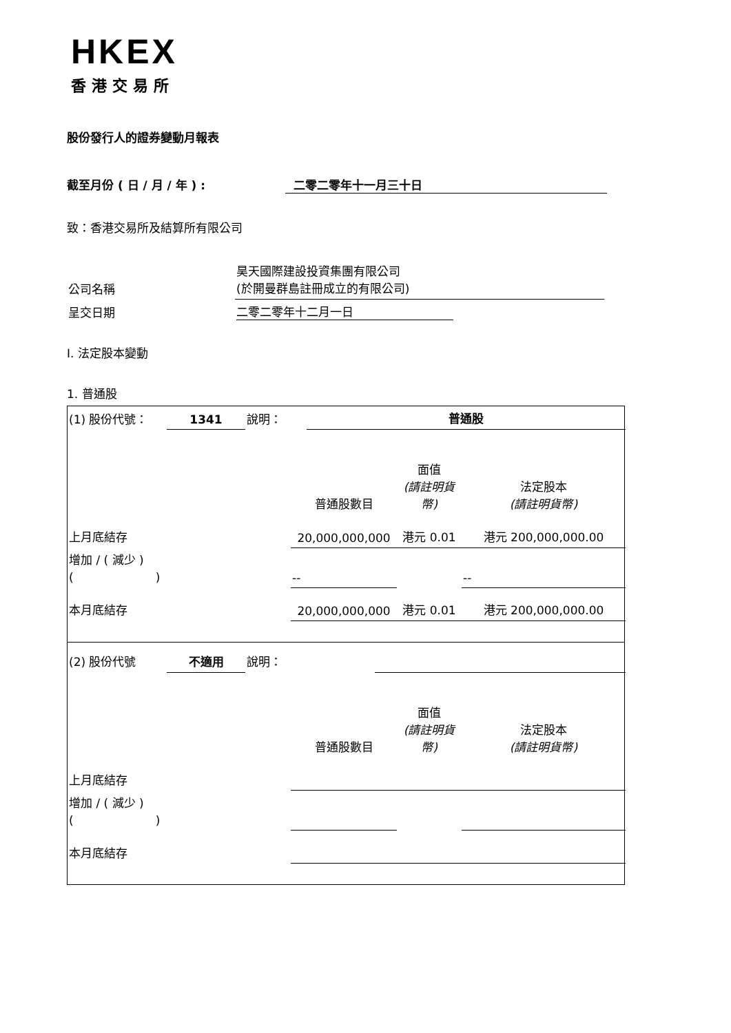HKEX
香港交易所
股份發行人的證券變動月報表
截至月份 ( 日 / 月 / 年 ) : 二零二零年十一月三十日
致：香港交易所及結算所有限公司
| 公司名稱 | 昊天國際建設投資集團有限公司 (於開曼群島註冊成立的有限公司) |
| 呈交日期 | 二零二零年十二月一日 |
I. 法定股本變動
1. 普通股
| (1) 股份代號： | 1341 | 說明： | | 普通股 |
| | 普通股數目 | 面值 (請註明貨幣) | 法定股本 (請註明貨幣) |
| 上月底結存 | 20,000,000,000 | 港元 0.01 | 港元 200,000,000.00 |
| 增加 / ( 減少 ) ( ) | -- | | -- |
| 本月底結存 | 20,000,000,000 | 港元 0.01 | 港元 200,000,000.00 |
| (2) 股份代號 | 不適用 | 說明： | | |
| | 普通股數目 | 面值 (請註明貨幣) | 法定股本 (請註明貨幣) |
| 上月底結存 | | | |
| 增加 / ( 減少 ) ( ) | | | |
| 本月底結存 | | | |